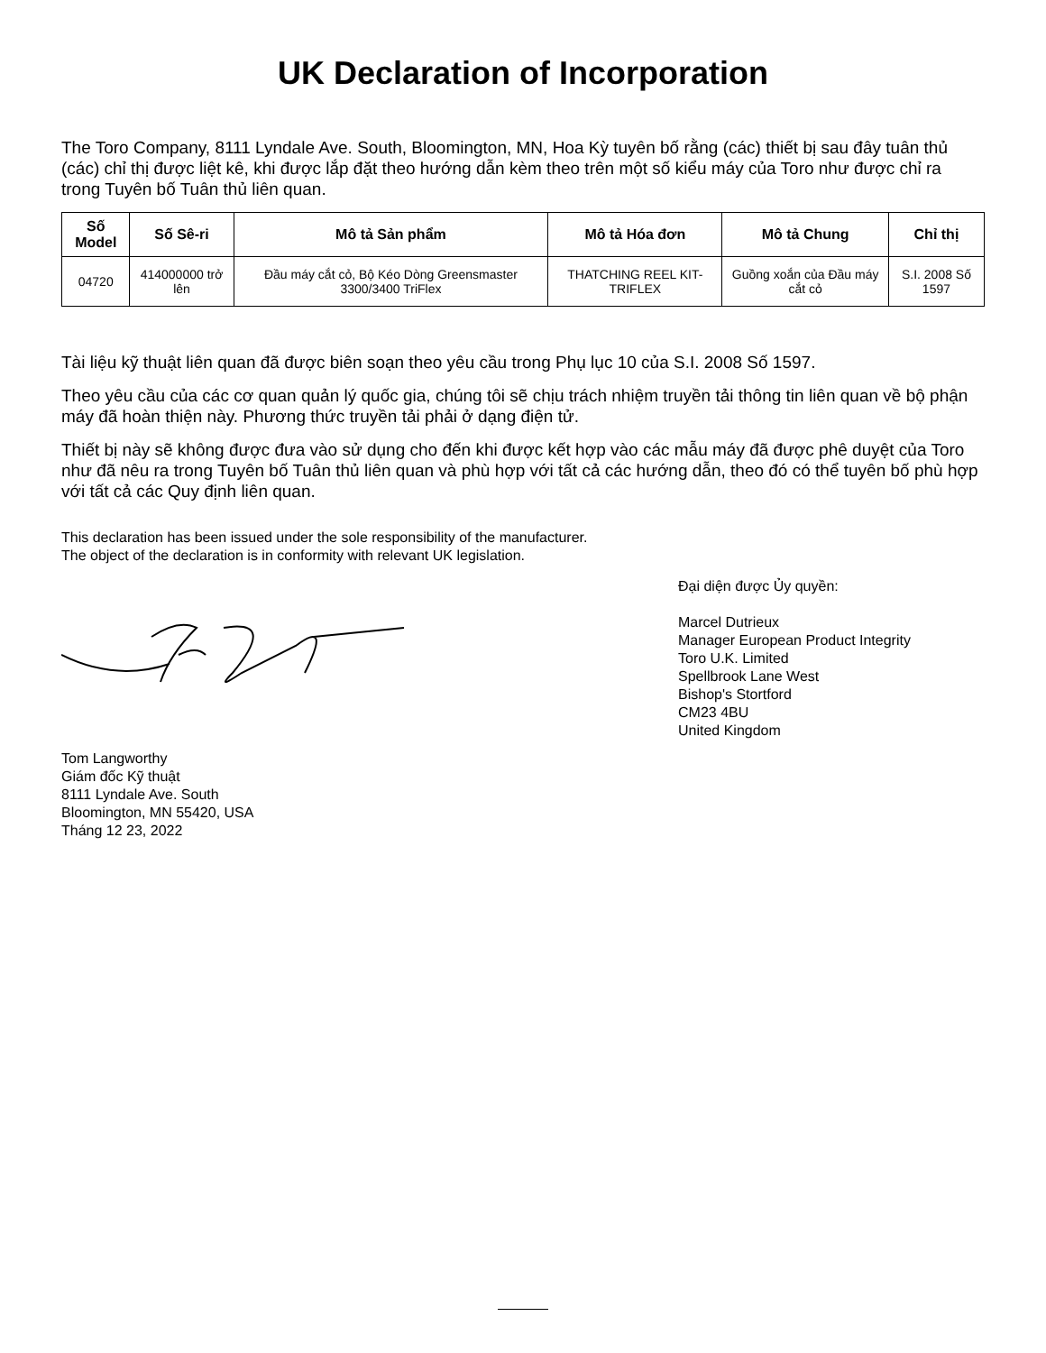UK Declaration of Incorporation
The Toro Company, 8111 Lyndale Ave. South, Bloomington, MN, Hoa Kỳ tuyên bố rằng (các) thiết bị sau đây tuân thủ (các) chỉ thị được liệt kê, khi được lắp đặt theo hướng dẫn kèm theo trên một số kiểu máy của Toro như được chỉ ra trong Tuyên bố Tuân thủ liên quan.
| Số Model | Số Sê-ri | Mô tả Sản phẩm | Mô tả Hóa đơn | Mô tả Chung | Chỉ thị |
| --- | --- | --- | --- | --- | --- |
| 04720 | 414000000 trở lên | Đầu máy cắt cỏ, Bộ Kéo Dòng Greensmaster 3300/3400 TriFlex | THATCHING REEL KIT-TRIFLEX | Guồng xoắn của Đầu máy cắt cỏ | S.I. 2008 Số 1597 |
Tài liệu kỹ thuật liên quan đã được biên soạn theo yêu cầu trong Phụ lục 10 của S.I. 2008 Số 1597.
Theo yêu cầu của các cơ quan quản lý quốc gia, chúng tôi sẽ chịu trách nhiệm truyền tải thông tin liên quan về bộ phận máy đã hoàn thiện này. Phương thức truyền tải phải ở dạng điện tử.
Thiết bị này sẽ không được đưa vào sử dụng cho đến khi được kết hợp vào các mẫu máy đã được phê duyệt của Toro như đã nêu ra trong Tuyên bố Tuân thủ liên quan và phù hợp với tất cả các hướng dẫn, theo đó có thể tuyên bố phù hợp với tất cả các Quy định liên quan.
This declaration has been issued under the sole responsibility of the manufacturer.
The object of the declaration is in conformity with relevant UK legislation.
Tom Langworthy
Giám đốc Kỹ thuật
8111 Lyndale Ave. South
Bloomington, MN 55420, USA
Tháng 12 23, 2022
Đại diện được Ủy quyền:
Marcel Dutrieux
Manager European Product Integrity
Toro U.K. Limited
Spellbrook Lane West
Bishop's Stortford
CM23 4BU
United Kingdom